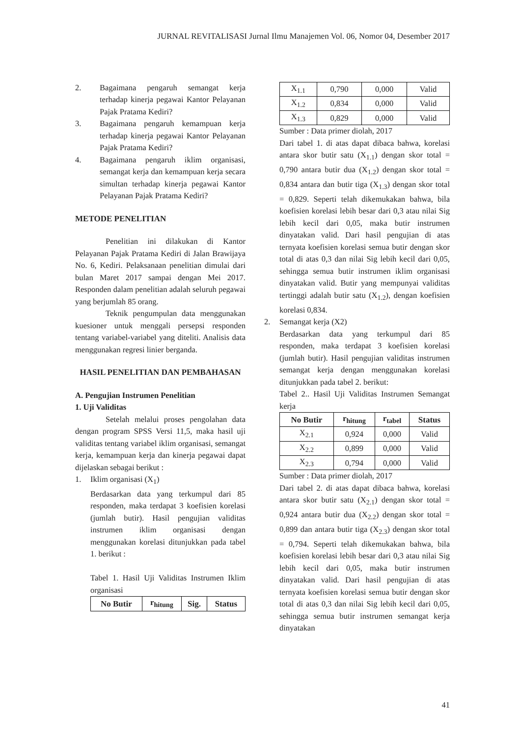JURNAL REVITALISASI Jurnal Ilmu Manajemen Vol. 06, Nomor 04, Desember 2017
2. Bagaimana pengaruh semangat kerja terhadap kinerja pegawai Kantor Pelayanan Pajak Pratama Kediri?
3. Bagaimana pengaruh kemampuan kerja terhadap kinerja pegawai Kantor Pelayanan Pajak Pratama Kediri?
4. Bagaimana pengaruh iklim organisasi, semangat kerja dan kemampuan kerja secara simultan terhadap kinerja pegawai Kantor Pelayanan Pajak Pratama Kediri?
METODE PENELITIAN
Penelitian ini dilakukan di Kantor Pelayanan Pajak Pratama Kediri di Jalan Brawijaya No. 6, Kediri. Pelaksanaan penelitian dimulai dari bulan Maret 2017 sampai dengan Mei 2017. Responden dalam penelitian adalah seluruh pegawai yang berjumlah 85 orang.
Teknik pengumpulan data menggunakan kuesioner untuk menggali persepsi responden tentang variabel-variabel yang diteliti. Analisis data menggunakan regresi linier berganda.
HASIL PENELITIAN DAN PEMBAHASAN
A. Pengujian Instrumen Penelitian
1. Uji Validitas
Setelah melalui proses pengolahan data dengan program SPSS Versi 11,5, maka hasil uji validitas tentang variabel iklim organisasi, semangat kerja, kemampuan kerja dan kinerja pegawai dapat dijelaskan sebagai berikut :
1. Iklim organisasi (X<sub>1</sub>)
Berdasarkan data yang terkumpul dari 85 responden, maka terdapat 3 koefisien korelasi (jumlah butir). Hasil pengujian validitas instrumen iklim organisasi dengan menggunakan korelasi ditunjukkan pada tabel 1. berikut :
Tabel 1. Hasil Uji Validitas Instrumen Iklim organisasi
| No Butir | r<sub>hitung</sub> | Sig. | Status |
| --- | --- | --- | --- |
| X<sub>1.1</sub> | 0,790 | 0,000 | Valid |
| X<sub>1.2</sub> | 0,834 | 0,000 | Valid |
| X<sub>1.3</sub> | 0,829 | 0,000 | Valid |
Sumber : Data primer diolah, 2017
Dari tabel 1. di atas dapat dibaca bahwa, korelasi antara skor butir satu (X<sub>1.1</sub>) dengan skor total = 0,790 antara butir dua (X<sub>1.2</sub>) dengan skor total = 0,834 antara dan butir tiga (X<sub>1.3</sub>) dengan skor total = 0,829. Seperti telah dikemukakan bahwa, bila koefisien korelasi lebih besar dari 0,3 atau nilai Sig lebih kecil dari 0,05, maka butir instrumen dinyatakan valid. Dari hasil pengujian di atas ternyata koefisien korelasi semua butir dengan skor total di atas 0,3 dan nilai Sig lebih kecil dari 0,05, sehingga semua butir instrumen iklim organisasi dinyatakan valid. Butir yang mempunyai validitas tertinggi adalah butir satu (X<sub>1.2</sub>), dengan koefisien korelasi 0,834.
2. Semangat kerja (X2)
Berdasarkan data yang terkumpul dari 85 responden, maka terdapat 3 koefisien korelasi (jumlah butir). Hasil pengujian validitas instrumen semangat kerja dengan menggunakan korelasi ditunjukkan pada tabel 2. berikut:
Tabel 2.. Hasil Uji Validitas Instrumen Semangat kerja
| No Butir | r<sub>hitung</sub> | r<sub>tabel</sub> | Status |
| --- | --- | --- | --- |
| X<sub>2.1</sub> | 0,924 | 0,000 | Valid |
| X<sub>2.2</sub> | 0,899 | 0,000 | Valid |
| X<sub>2.3</sub> | 0,794 | 0,000 | Valid |
Sumber : Data primer diolah, 2017
Dari tabel 2. di atas dapat dibaca bahwa, korelasi antara skor butir satu (X<sub>2.1</sub>) dengan skor total = 0,924 antara butir dua (X<sub>2.2</sub>) dengan skor total = 0,899 dan antara butir tiga (X<sub>2.3</sub>) dengan skor total = 0,794. Seperti telah dikemukakan bahwa, bila koefisien korelasi lebih besar dari 0,3 atau nilai Sig lebih kecil dari 0,05, maka butir instrumen dinyatakan valid. Dari hasil pengujian di atas ternyata koefisien korelasi semua butir dengan skor total di atas 0,3 dan nilai Sig lebih kecil dari 0,05, sehingga semua butir instrumen semangat kerja dinyatakan
41